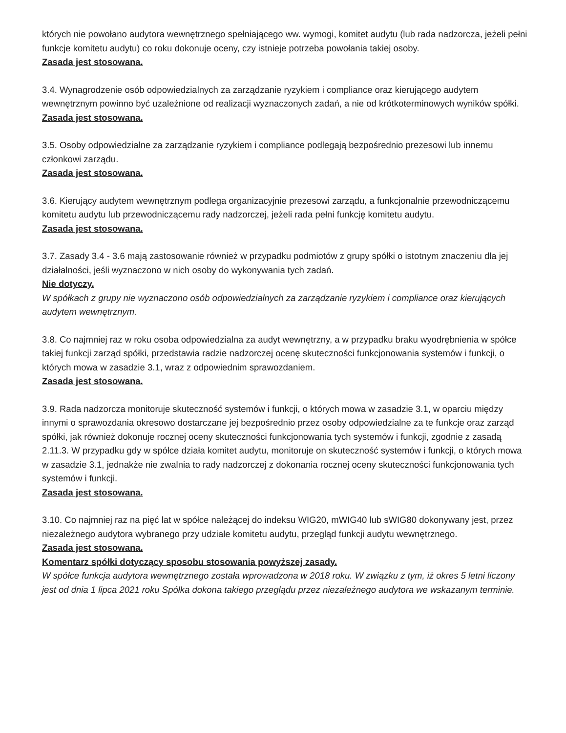których nie powołano audytora wewnętrznego spełniającego ww. wymogi, komitet audytu (lub rada nadzorcza, jeżeli pełni funkcje komitetu audytu) co roku dokonuje oceny, czy istnieje potrzeba powołania takiej osoby.
Zasada jest stosowana.
3.4. Wynagrodzenie osób odpowiedzialnych za zarządzanie ryzykiem i compliance oraz kierującego audytem wewnętrznym powinno być uzależnione od realizacji wyznaczonych zadań, a nie od krótkoterminowych wyników spółki.
Zasada jest stosowana.
3.5. Osoby odpowiedzialne za zarządzanie ryzykiem i compliance podlegają bezpośrednio prezesowi lub innemu członkowi zarządu.
Zasada jest stosowana.
3.6. Kierujący audytem wewnętrznym podlega organizacyjnie prezesowi zarządu, a funkcjonalnie przewodniczącemu komitetu audytu lub przewodniczącemu rady nadzorczej, jeżeli rada pełni funkcję komitetu audytu.
Zasada jest stosowana.
3.7. Zasady 3.4 - 3.6 mają zastosowanie również w przypadku podmiotów z grupy spółki o istotnym znaczeniu dla jej działalności, jeśli wyznaczono w nich osoby do wykonywania tych zadań.
Nie dotyczy.
W spółkach z grupy nie wyznaczono osób odpowiedzialnych za zarządzanie ryzykiem i compliance oraz kierujących audytem wewnętrznym.
3.8. Co najmniej raz w roku osoba odpowiedzialna za audyt wewnętrzny, a w przypadku braku wyodrębnienia w spółce takiej funkcji zarząd spółki, przedstawia radzie nadzorczej ocenę skuteczności funkcjonowania systemów i funkcji, o których mowa w zasadzie 3.1, wraz z odpowiednim sprawozdaniem.
Zasada jest stosowana.
3.9. Rada nadzorcza monitoruje skuteczność systemów i funkcji, o których mowa w zasadzie 3.1, w oparciu między innymi o sprawozdania okresowo dostarczane jej bezpośrednio przez osoby odpowiedzialne za te funkcje oraz zarząd spółki, jak również dokonuje rocznej oceny skuteczności funkcjonowania tych systemów i funkcji, zgodnie z zasadą 2.11.3. W przypadku gdy w spółce działa komitet audytu, monitoruje on skuteczność systemów i funkcji, o których mowa w zasadzie 3.1, jednakże nie zwalnia to rady nadzorczej z dokonania rocznej oceny skuteczności funkcjonowania tych systemów i funkcji.
Zasada jest stosowana.
3.10. Co najmniej raz na pięć lat w spółce należącej do indeksu WIG20, mWIG40 lub sWIG80 dokonywany jest, przez niezależnego audytora wybranego przy udziale komitetu audytu, przegląd funkcji audytu wewnętrznego.
Zasada jest stosowana.
Komentarz spółki dotyczący sposobu stosowania powyższej zasady.
W spółce funkcja audytora wewnętrznego została wprowadzona w 2018 roku. W związku z tym, iż okres 5 letni liczony jest od dnia 1 lipca 2021 roku Spółka dokona takiego przeglądu przez niezależnego audytora we wskazanym terminie.